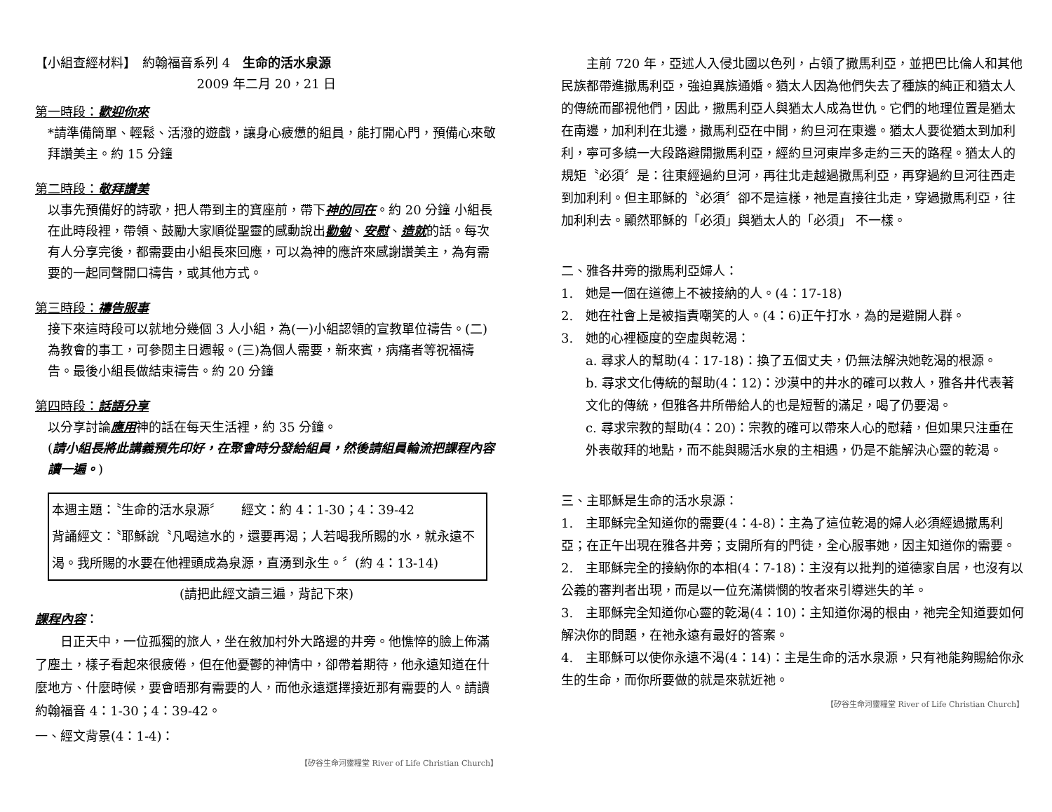【小組查經材料】　約翰福音系列 4　生命的活水泉源
2009 年二月 20，21 日
第一時段：歡迎你來
*請準備簡單、輕鬆、活潑的遊戲，讓身心疲憊的組員，能打開心門，預備心來敬拜讚美主。約 15 分鐘
第二時段：敬拜讚美
以事先預備好的詩歌，把人帶到主的寶座前，帶下神的同在。約 20 分鐘 小組長在此時段裡，帶領、鼓勵大家順從聖靈的感動說出勸勉、安慰、造就的話。每次有人分享完後，都需要由小組長來回應，可以為神的應許來感謝讚美主，為有需要的一起同聲開口禱告，或其他方式。
第三時段：禱告服事
接下來這時段可以就地分幾個 3 人小組，為(一)小組認領的宣教單位禱告。(二)為教會的事工，可參閱主日週報。(三)為個人需要，新來賓，病痛者等祝福禱告。最後小組長做結束禱告。約 20 分鐘
第四時段：話語分享
以分享討論應用神的話在每天生活裡，約 35 分鐘。
(請小組長將此講義預先印好，在聚會時分發給組員，然後請組員輪流把課程內容讀一遍。)
本週主題：〝生命的活水泉源〞　　經文：約 4：1-30；4：39-42
背誦經文：〝耶穌說〝凡喝這水的，還要再渴；人若喝我所賜的水，就永遠不渴。我所賜的水要在他裡頭成為泉源，直湧到永生。〞(約 4：13-14)
(請把此經文讀三遍，背記下來)
課程內容：
日正天中，一位孤獨的旅人，坐在敘加村外大路邊的井旁。他憔悴的臉上佈滿了塵土，樣子看起來很疲倦，但在他憂鬱的神情中，卻帶着期待，他永遠知道在什麼地方、什麼時候，要會晤那有需要的人，而他永遠選擇接近那有需要的人。請讀約翰福音 4：1-30；4：39-42。
一、經文背景(4：1-4)：
【矽谷生命河靈糧堂 River of Life Christian Church】
主前 720 年，亞述人入侵北國以色列，占領了撒馬利亞，並把巴比倫人和其他民族都帶進撒馬利亞，強迫異族通婚。猶太人因為他們失去了種族的純正和猶太人的傳統而鄙視他們，因此，撒馬利亞人與猶太人成為世仇。它們的地理位置是猶太在南邊，加利利在北邊，撒馬利亞在中間，約旦河在東邊。猶太人要從猶太到加利利，寧可多繞一大段路避開撒馬利亞，經約旦河東岸多走約三天的路程。猶太人的規矩〝必須〞是：往東經過約旦河，再往北走越過撒馬利亞，再穿過約旦河往西走到加利利。但主耶穌的〝必須〞卻不是這樣，祂是直接往北走，穿過撒馬利亞，往加利利去。顯然耶穌的「必須」與猶太人的「必須」 不一樣。
二、雅各井旁的撒馬利亞婦人：
1.　她是一個在道德上不被接納的人。(4：17-18)
2.　她在社會上是被指責嘲笑的人。(4：6)正午打水，為的是避開人群。
3.　她的心裡極度的空虛與乾渴：
a. 尋求人的幫助(4：17-18)：換了五個丈夫，仍無法解決她乾渴的根源。
b. 尋求文化傳統的幫助(4：12)：沙漠中的井水的確可以救人，雅各井代表著文化的傳統，但雅各井所帶給人的也是短暫的滿足，喝了仍要渴。
c. 尋求宗教的幫助(4：20)：宗教的確可以帶來人心的慰藉，但如果只注重在外表敬拜的地點，而不能與賜活水泉的主相遇，仍是不能解決心靈的乾渴。
三、主耶穌是生命的活水泉源：
1.　主耶穌完全知道你的需要(4：4-8)：主為了這位乾渴的婦人必須經過撒馬利亞；在正午出現在雅各井旁；支開所有的門徒，全心服事她，因主知道你的需要。
2.　主耶穌完全的接納你的本相(4：7-18)：主沒有以批判的道德家自居，也沒有以公義的審判者出現，而是以一位充滿憐憫的牧者來引導迷失的羊。
3.　主耶穌完全知道你心靈的乾渴(4：10)：主知道你渴的根由，祂完全知道要如何解決你的問題，在祂永遠有最好的答案。
4.　主耶穌可以使你永遠不渴(4：14)：主是生命的活水泉源，只有祂能夠賜給你永生的生命，而你所要做的就是來就近祂。
【矽谷生命河靈糧堂 River of Life Christian Church】